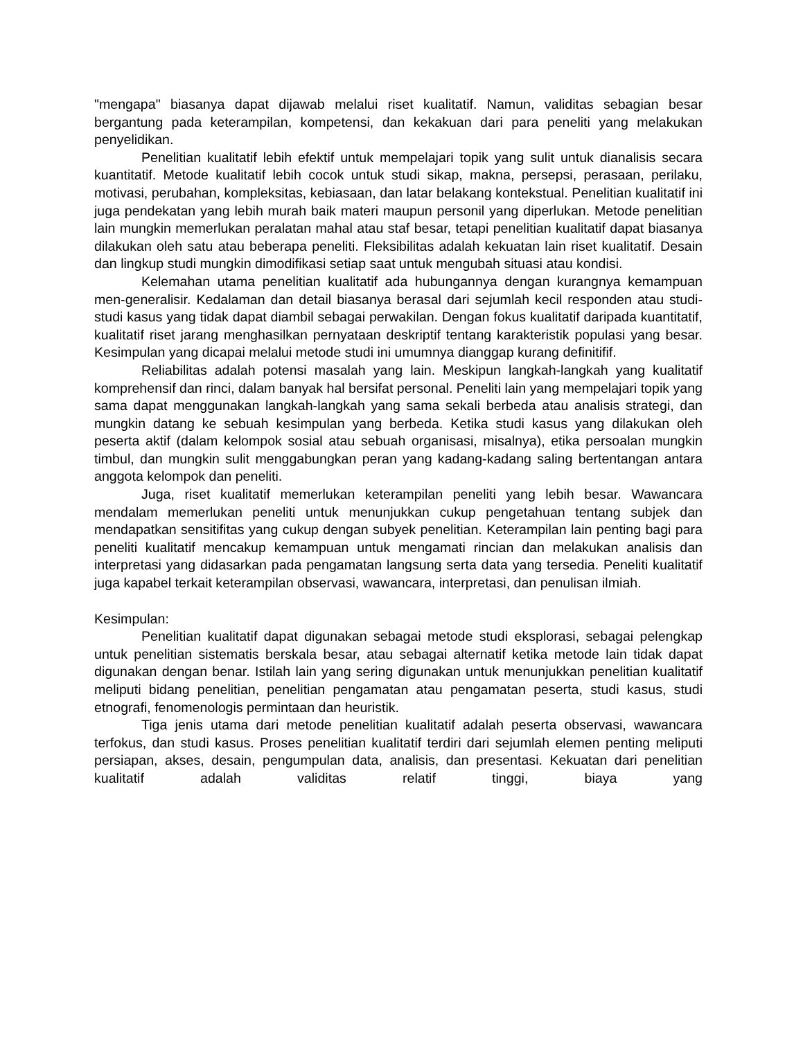"mengapa" biasanya dapat dijawab melalui riset kualitatif. Namun, validitas sebagian besar bergantung pada keterampilan, kompetensi, dan kekakuan dari para peneliti yang melakukan penyelidikan.
Penelitian kualitatif lebih efektif untuk mempelajari topik yang sulit untuk dianalisis secara kuantitatif. Metode kualitatif lebih cocok untuk studi sikap, makna, persepsi, perasaan, perilaku, motivasi, perubahan, kompleksitas, kebiasaan, dan latar belakang kontekstual. Penelitian kualitatif ini juga pendekatan yang lebih murah baik materi maupun personil yang diperlukan. Metode penelitian lain mungkin memerlukan peralatan mahal atau staf besar, tetapi penelitian kualitatif dapat biasanya dilakukan oleh satu atau beberapa peneliti. Fleksibilitas adalah kekuatan lain riset kualitatif. Desain dan lingkup studi mungkin dimodifikasi setiap saat untuk mengubah situasi atau kondisi.
Kelemahan utama penelitian kualitatif ada hubungannya dengan kurangnya kemampuan men-generalisir. Kedalaman dan detail biasanya berasal dari sejumlah kecil responden atau studi-studi kasus yang tidak dapat diambil sebagai perwakilan. Dengan fokus kualitatif daripada kuantitatif, kualitatif riset jarang menghasilkan pernyataan deskriptif tentang karakteristik populasi yang besar. Kesimpulan yang dicapai melalui metode studi ini umumnya dianggap kurang definitifif.
Reliabilitas adalah potensi masalah yang lain. Meskipun langkah-langkah yang kualitatif komprehensif dan rinci, dalam banyak hal bersifat personal. Peneliti lain yang mempelajari topik yang sama dapat menggunakan langkah-langkah yang sama sekali berbeda atau analisis strategi, dan mungkin datang ke sebuah kesimpulan yang berbeda. Ketika studi kasus yang dilakukan oleh peserta aktif (dalam kelompok sosial atau sebuah organisasi, misalnya), etika persoalan mungkin timbul, dan mungkin sulit menggabungkan peran yang kadang-kadang saling bertentangan antara anggota kelompok dan peneliti.
Juga, riset kualitatif memerlukan keterampilan peneliti yang lebih besar. Wawancara mendalam memerlukan peneliti untuk menunjukkan cukup pengetahuan tentang subjek dan mendapatkan sensitifitas yang cukup dengan subyek penelitian. Keterampilan lain penting bagi para peneliti kualitatif mencakup kemampuan untuk mengamati rincian dan melakukan analisis dan interpretasi yang didasarkan pada pengamatan langsung serta data yang tersedia. Peneliti kualitatif juga kapabel terkait keterampilan observasi, wawancara, interpretasi, dan penulisan ilmiah.
Kesimpulan:
Penelitian kualitatif dapat digunakan sebagai metode studi eksplorasi, sebagai pelengkap untuk penelitian sistematis berskala besar, atau sebagai alternatif ketika metode lain tidak dapat digunakan dengan benar. Istilah lain yang sering digunakan untuk menunjukkan penelitian kualitatif meliputi bidang penelitian, penelitian pengamatan atau pengamatan peserta, studi kasus, studi etnografi, fenomenologis permintaan dan heuristik.
Tiga jenis utama dari metode penelitian kualitatif adalah peserta observasi, wawancara terfokus, dan studi kasus. Proses penelitian kualitatif terdiri dari sejumlah elemen penting meliputi persiapan, akses, desain, pengumpulan data, analisis, dan presentasi. Kekuatan dari penelitian kualitatif adalah validitas relatif tinggi, biaya yang